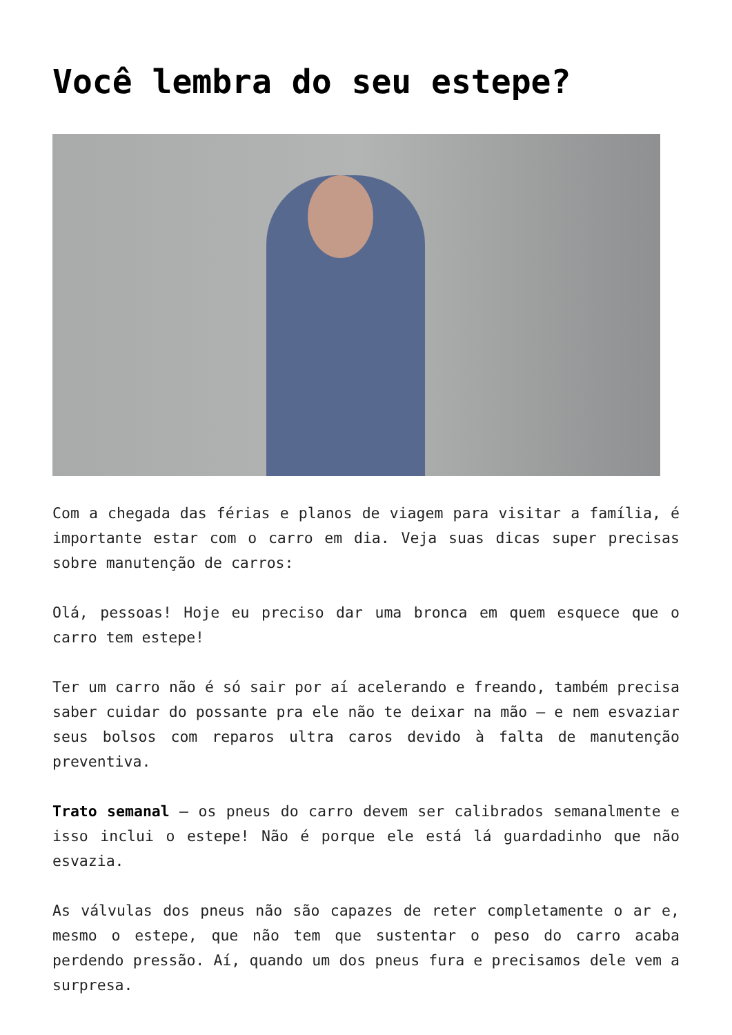Você lembra do seu estepe?
Com a chegada das férias e planos de viagem para visitar a família, é importante estar com o carro em dia. Veja suas dicas super precisas sobre manutenção de carros:
Olá, pessoas! Hoje eu preciso dar uma bronca em quem esquece que o carro tem estepe!
Ter um carro não é só sair por aí acelerando e freando, também precisa saber cuidar do possante pra ele não te deixar na mão – e nem esvaziar seus bolsos com reparos ultra caros devido à falta de manutenção preventiva.
Trato semanal – os pneus do carro devem ser calibrados semanalmente e isso inclui o estepe! Não é porque ele está lá guardadinho que não esvazia.
As válvulas dos pneus não são capazes de reter completamente o ar e, mesmo o estepe, que não tem que sustentar o peso do carro acaba perdendo pressão. Aí, quando um dos pneus fura e precisamos dele vem a surpresa.